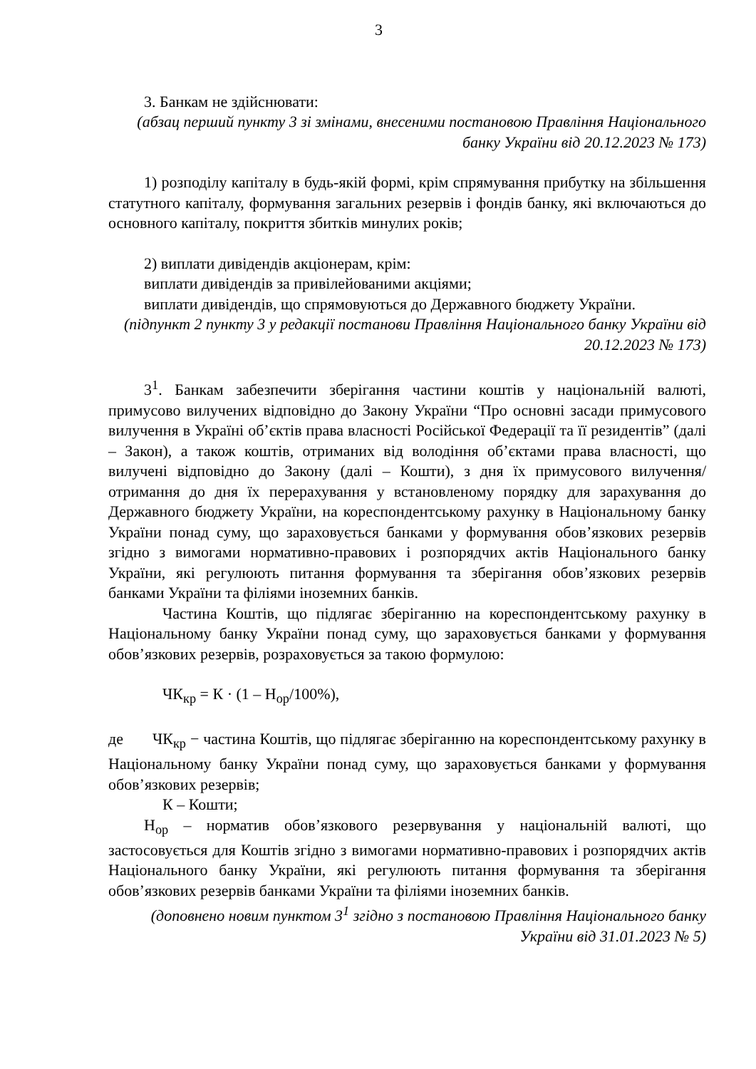3
3. Банкам не здійснювати:
(абзац перший пункту 3 зі змінами, внесеними постановою Правління Національного банку України від 20.12.2023 № 173)
1) розподілу капіталу в будь-якій формі, крім спрямування прибутку на збільшення статутного капіталу, формування загальних резервів і фондів банку, які включаються до основного капіталу, покриття збитків минулих років;
2) виплати дивідендів акціонерам, крім:
виплати дивідендів за привілейованими акціями;
виплати дивідендів, що спрямовуються до Державного бюджету України.
(підпункт 2 пункту 3 у редакції постанови Правління Національного банку України від 20.12.2023 № 173)
3<sup>1</sup>. Банкам забезпечити зберігання частини коштів у національній валюті, примусово вилучених відповідно до Закону України “Про основні засади примусового вилучення в Україні об’єктів права власності Російської Федерації та її резидентів” (далі – Закон), а також коштів, отриманих від володіння об’єктами права власності, що вилучені відповідно до Закону (далі – Кошти), з дня їх примусового вилучення/отримання до дня їх перерахування у встановленому порядку для зарахування до Державного бюджету України, на кореспондентському рахунку в Національному банку України понад суму, що зараховується банками у формування обов’язкових резервів згідно з вимогами нормативно-правових і розпорядчих актів Національного банку України, які регулюють питання формування та зберігання обов’язкових резервів банками України та філіями іноземних банків.
Частина Коштів, що підлягає зберіганню на кореспондентському рахунку в Національному банку України понад суму, що зараховується банками у формування обов’язкових резервів, розраховується за такою формулою:
ЧК<sub>кр</sub> = К · (1 – Н<sub>ор</sub>/100%),
де ЧК<sub>кр</sub> − частина Коштів, що підлягає зберіганню на кореспондентському рахунку в Національному банку України понад суму, що зараховується банками у формування обов’язкових резервів;
К – Кошти;
Н<sub>ор</sub> – норматив обов’язкового резервування у національній валюті, що застосовується для Коштів згідно з вимогами нормативно-правових і розпорядчих актів Національного банку України, які регулюють питання формування та зберігання обов’язкових резервів банками України та філіями іноземних банків.
(доповнено новим пунктом 3<sup>1</sup> згідно з постановою Правління Національного банку України від 31.01.2023 № 5)